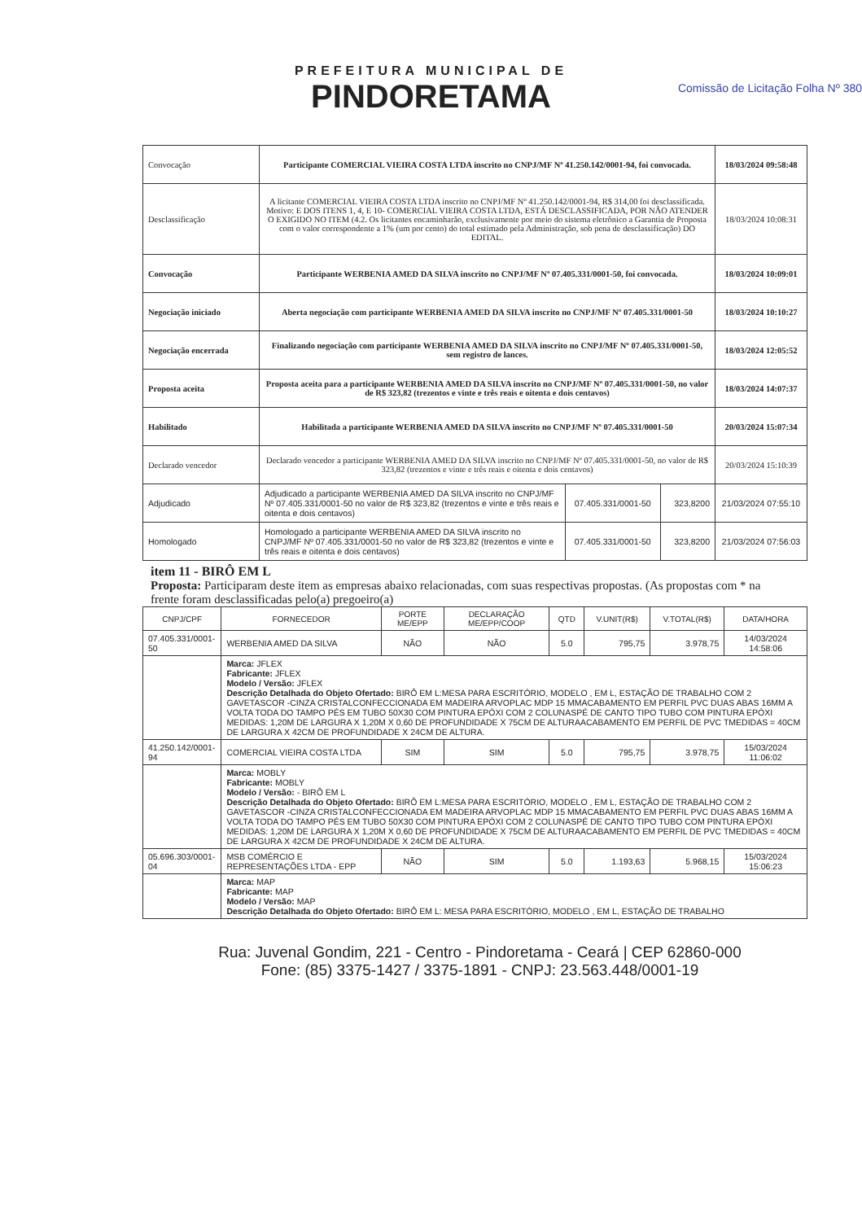PREFEITURA MUNICIPAL DE
PINDORETAMA
Comissão de Licitação Folha Nº 380
| Convocação | Participante COMERCIAL VIEIRA COSTA LTDA inscrito no CNPJ/MF Nº 41.250.142/0001-94, foi convocada. | | | 18/03/2024 09:58:48 |
| Desclassificação | A licitante COMERCIAL VIEIRA COSTA LTDA inscrito no CNPJ/MF Nº 41.250.142/0001-94, R$ 314,00 foi desclassificada. Motivo: E DOS ITENS 1, 4, E 10- COMERCIAL VIEIRA COSTA LTDA, ESTÁ DESCLASSIFICADA, POR NÃO ATENDER O EXIGIDO NO ITEM (4.2. Os licitantes encaminharão, exclusivamente por meio do sistema eletrônico a Garantia de Proposta com o valor correspondente a 1% (um por cento) do total estimado pela Administração, sob pena de desclassificação) DO EDITAL. | | | 18/03/2024 10:08:31 |
| Convocação | Participante WERBENIA AMED DA SILVA inscrito no CNPJ/MF Nº 07.405.331/0001-50, foi convocada. | | | 18/03/2024 10:09:01 |
| Negociação iniciado | Aberta negociação com participante WERBENIA AMED DA SILVA inscrito no CNPJ/MF Nº 07.405.331/0001-50 | | | 18/03/2024 10:10:27 |
| Negociação encerrada | Finalizando negociação com participante WERBENIA AMED DA SILVA inscrito no CNPJ/MF Nº 07.405.331/0001-50, sem registro de lances. | | | 18/03/2024 12:05:52 |
| Proposta aceita | Proposta aceita para a participante WERBENIA AMED DA SILVA inscrito no CNPJ/MF Nº 07.405.331/0001-50, no valor de R$ 323,82 (trezentos e vinte e três reais e oitenta e dois centavos) | | | 18/03/2024 14:07:37 |
| Habilitado | Habilitada a participante WERBENIA AMED DA SILVA inscrito no CNPJ/MF Nº 07.405.331/0001-50 | | | 20/03/2024 15:07:34 |
| Declarado vencedor | Declarado vencedor a participante WERBENIA AMED DA SILVA inscrito no CNPJ/MF Nº 07.405.331/0001-50, no valor de R$ 323,82 (trezentos e vinte e três reais e oitenta e dois centavos) | | | 20/03/2024 15:10:39 |
| Adjudicado | Adjudicado a participante WERBENIA AMED DA SILVA inscrito no CNPJ/MF Nº 07.405.331/0001-50 no valor de R$ 323,82 (trezentos e vinte e três reais e oitenta e dois centavos) | 07.405.331/0001-50 | 323,8200 | 21/03/2024 07:55:10 |
| Homologado | Homologado a participante WERBENIA AMED DA SILVA inscrito no CNPJ/MF Nº 07.405.331/0001-50 no valor de R$ 323,82 (trezentos e vinte e três reais e oitenta e dois centavos) | 07.405.331/0001-50 | 323,8200 | 21/03/2024 07:56:03 |
item 11 - BIRÔ EM L
Proposta: Participaram deste item as empresas abaixo relacionadas, com suas respectivas propostas. (As propostas com * na frente foram desclassificadas pelo(a) pregoeiro(a)
| CNPJ/CPF | FORNECEDOR | PORTE ME/EPP | DECLARAÇÃO ME/EPP/COOP | QTD | V.UNIT(R$) | V.TOTAL(R$) | DATA/HORA |
| --- | --- | --- | --- | --- | --- | --- | --- |
| 07.405.331/0001-50 | WERBENIA AMED DA SILVA | NÃO | NÃO | 5.0 | 795,75 | 3.978,75 | 14/03/2024 14:58:06 |
| | Marca: JFLEX Fabricante: JFLEX Modelo / Versão: JFLEX Descrição Detalhada do Objeto Ofertado: BIRÔ EM L:MESA PARA ESCRITÓRIO, MODELO , EM L, ESTAÇÃO DE TRABALHO COM 2 GAVETASCOR -CINZA CRISTALCONFECCIONADA EM MADEIRA ARVOPLAC MDP 15 MMACABAMENTO EM PERFIL PVC DUAS ABAS 16MM A VOLTA TODA DO TAMPO PÉS EM TUBO 50X30 COM PINTURA EPÓXI COM 2 COLUNASPÉ DE CANTO TIPO TUBO COM PINTURA EPÓXI MEDIDAS: 1,20M DE LARGURA X 1,20M X 0,60 DE PROFUNDIDADE X 75CM DE ALTURAACABAMENTO EM PERFIL DE PVC TMEDIDAS = 40CM DE LARGURA X 42CM DE PROFUNDIDADE X 24CM DE ALTURA. | | | | | | |
| 41.250.142/0001-94 | COMERCIAL VIEIRA COSTA LTDA | SIM | SIM | 5.0 | 795,75 | 3.978,75 | 15/03/2024 11:06:02 |
| | Marca: MOBLY Fabricante: MOBLY Modelo / Versão: - BIRÔ EM L Descrição Detalhada do Objeto Ofertado: BIRÔ EM L:MESA PARA ESCRITÓRIO, MODELO , EM L, ESTAÇÃO DE TRABALHO COM 2 GAVETASCOR -CINZA CRISTALCONFECCIONADA EM MADEIRA ARVOPLAC MDP 15 MMACABAMENTO EM PERFIL PVC DUAS ABAS 16MM A VOLTA TODA DO TAMPO PÉS EM TUBO 50X30 COM PINTURA EPÓXI COM 2 COLUNASPÉ DE CANTO TIPO TUBO COM PINTURA EPÓXI MEDIDAS: 1,20M DE LARGURA X 1,20M X 0,60 DE PROFUNDIDADE X 75CM DE ALTURAACABAMENTO EM PERFIL DE PVC TMEDIDAS = 40CM DE LARGURA X 42CM DE PROFUNDIDADE X 24CM DE ALTURA. | | | | | | |
| 05.696.303/0001-04 | MSB COMÉRCIO E REPRESENTAÇÕES LTDA - EPP | NÃO | SIM | 5.0 | 1.193,63 | 5.968,15 | 15/03/2024 15:06:23 |
| | Marca: MAP Fabricante: MAP Modelo / Versão: MAP Descrição Detalhada do Objeto Ofertado: BIRÔ EM L: MESA PARA ESCRITÓRIO, MODELO , EM L, ESTAÇÃO DE TRABALHO | | | | | | |
Rua: Juvenal Gondim, 221 - Centro - Pindoretama - Ceará | CEP 62860-000
Fone: (85) 3375-1427 / 3375-1891 - CNPJ: 23.563.448/0001-19